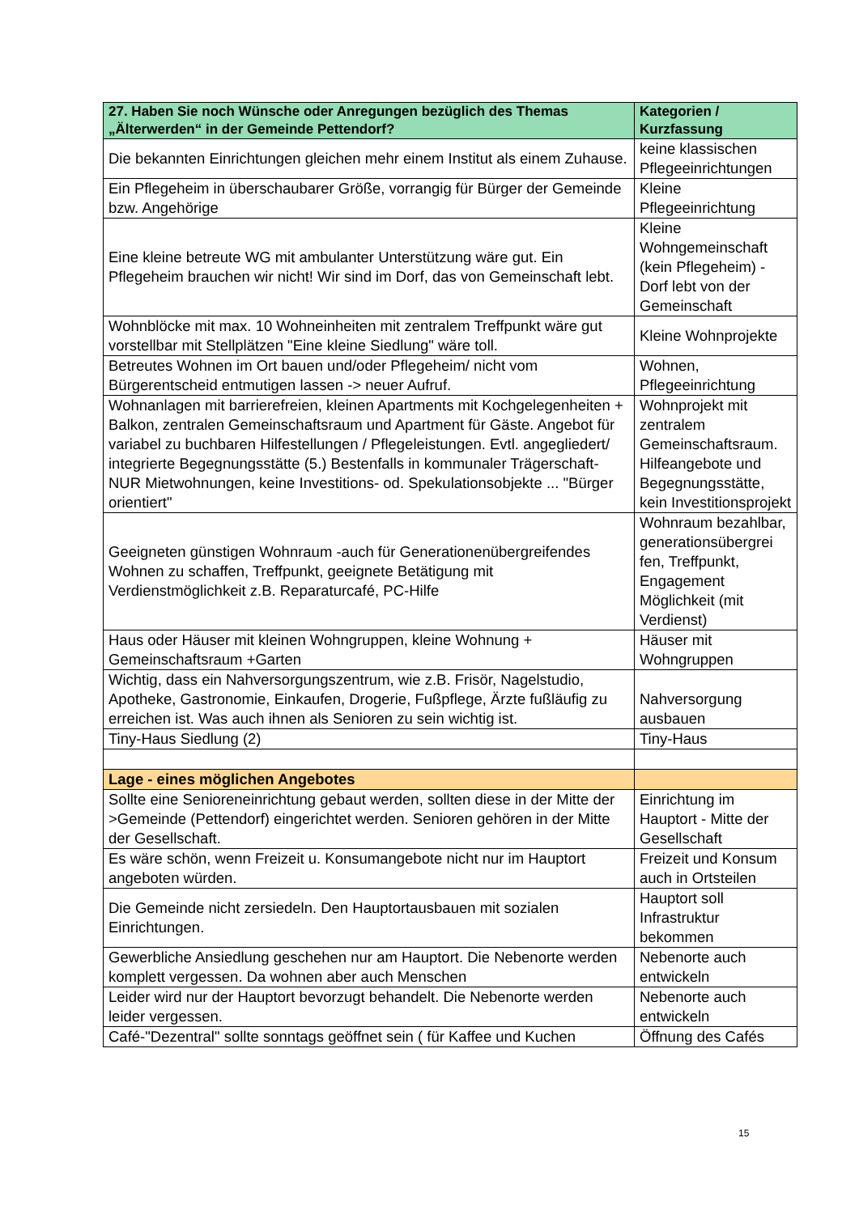| 27. Haben Sie noch Wünsche oder Anregungen bezüglich des Themas „Älterwerden“ in der Gemeinde Pettendorf? | Kategorien / Kurzfassung |
| --- | --- |
| Die bekannten Einrichtungen gleichen mehr einem Institut als einem Zuhause. | keine klassischen Pflegeeinrichtungen |
| Ein Pflegeheim in überschaubarer Größe, vorrangig für Bürger der Gemeinde bzw. Angehörige | Kleine Pflegeeinrichtung |
| Eine kleine betreute WG mit ambulanter Unterstützung wäre gut. Ein Pflegeheim brauchen wir nicht! Wir sind im Dorf, das von Gemeinschaft lebt. | Kleine Wohngemeinschaft (kein Pflegeheim) - Dorf lebt von der Gemeinschaft |
| Wohnblöcke mit max. 10 Wohneinheiten mit zentralem Treffpunkt wäre gut vorstellbar mit Stellplätzen "Eine kleine Siedlung" wäre toll. | Kleine Wohnprojekte |
| Betreutes Wohnen im Ort bauen und/oder Pflegeheim/ nicht vom Bürgerentscheid entmutigen lassen -> neuer Aufruf. | Wohnen, Pflegeeinrichtung |
| Wohnanlagen mit barrierefreien, kleinen Apartments mit Kochgelegenheiten + Balkon, zentralen Gemeinschaftsraum und Apartment für Gäste. Angebot für variabel zu buchbaren Hilfestellungen / Pflegeleistungen. Evtl. angegliedert/ integrierte Begegnungsstätte (5.) Bestenfalls in kommunaler Trägerschaft- NUR Mietwohnungen, keine Investitions- od. Spekulationsobjekte ... "Bürger orientiert" | Wohnprojekt mit zentralem Gemeinschaftsraum. Hilfeangebote und Begegnungsstätte, kein Investitionsprojekt |
| Geeigneten günstigen Wohnraum -auch für Generationenübergreifendes Wohnen zu schaffen, Treffpunkt, geeignete Betätigung mit Verdienstmöglichkeit z.B. Reparaturcafé, PC-Hilfe | Wohnraum bezahlbar, generationsübergrei fen, Treffpunkt, Engagement Möglichkeit (mit Verdienst) |
| Haus oder Häuser mit kleinen Wohngruppen, kleine Wohnung + Gemeinschaftsraum +Garten | Häuser mit Wohngruppen |
| Wichtig, dass ein Nahversorgungszentrum, wie z.B. Frisör, Nagelstudio, Apotheke, Gastronomie, Einkaufen, Drogerie, Fußpflege, Ärzte fußläufig zu erreichen ist. Was auch ihnen als Senioren zu sein wichtig ist. | Nahversorgung ausbauen |
| Tiny-Haus Siedlung (2) | Tiny-Haus |
| Lage - eines möglichen Angebotes | |
| Sollte eine Senioreneinrichtung gebaut werden, sollten diese in der Mitte der >Gemeinde (Pettendorf) eingerichtet werden. Senioren gehören in der Mitte der Gesellschaft. | Einrichtung im Hauptort - Mitte der Gesellschaft |
| Es wäre schön, wenn Freizeit u. Konsumangebote nicht nur im Hauptort angeboten würden. | Freizeit und Konsum auch in Ortsteilen |
| Die Gemeinde nicht zersiedeln. Den Hauptortausbauen mit sozialen Einrichtungen. | Hauptort soll Infrastruktur bekommen |
| Gewerbliche Ansiedlung geschehen nur am Hauptort. Die Nebenorte werden komplett vergessen. Da wohnen aber auch Menschen | Nebenorte auch entwickeln |
| Leider wird nur der Hauptort bevorzugt behandelt. Die Nebenorte werden leider vergessen. | Nebenorte auch entwickeln |
| Café-"Dezentral" sollte sonntags geöffnet sein ( für Kaffee und Kuchen | Öffnung des Cafés |
15